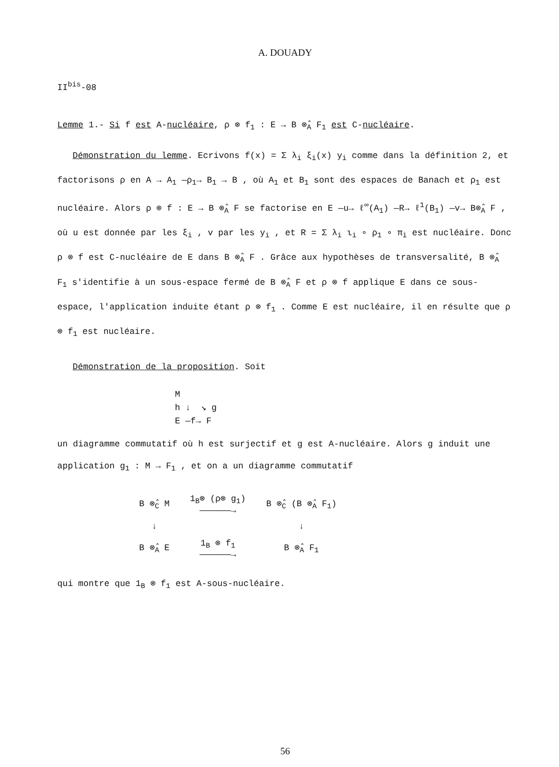A. DOUADY
II<sup>bis</sup>-08
Lemme 1.- Si f est A-nucléaire, ρ ⊗ f<sub>1</sub> : E → B ⊗̂<sub>A</sub> F<sub>1</sub> est C-nucléaire.
Démonstration du lemme. Ecrivons f(x) = Σ λ<sub>i</sub> ξ<sub>i</sub>(x) y<sub>i</sub> comme dans la définition 2, et factorisons ρ en A → A<sub>1</sub> —ρ<sub>1</sub>→ B<sub>1</sub> → B , où A<sub>1</sub> et B<sub>1</sub> sont des espaces de Banach et ρ<sub>1</sub> est nucléaire. Alors ρ ⊗ f : E → B ⊗̂<sub>A</sub> F se factorise en E —u→ ℓ<sup>∞</sup>(A<sub>1</sub>) —R→ ℓ<sup>1</sup>(B<sub>1</sub>) —v→ B⊗̂<sub>A</sub> F , où u est donnée par les ξ<sub>i</sub> , v par les y<sub>i</sub> , et R = Σ λ<sub>i</sub> ι<sub>i</sub> ∘ ρ<sub>1</sub> ∘ π<sub>i</sub> est nucléaire. Donc ρ ⊗ f est C-nucléaire de E dans B ⊗̂<sub>A</sub> F . Grâce aux hypothèses de transversalité, B ⊗̂<sub>A</sub> F<sub>1</sub> s'identifie à un sous-espace fermé de B ⊗̂<sub>A</sub> F et ρ ⊗ f applique E dans ce sous-espace, l'application induite étant ρ ⊗ f<sub>1</sub> . Comme E est nucléaire, il en résulte que ρ ⊗ f<sub>1</sub> est nucléaire.
Démonstration de la proposition. Soit
M
h ↓ ↘ g
E —f→ F
un diagramme commutatif où h est surjectif et g est A-nucléaire. Alors g induit une application g<sub>1</sub> : M → F<sub>1</sub> , et on a un diagramme commutatif
| B ⊗̂<sub>C</sub> M | 1<sub>B</sub>⊗ (ρ⊗ g<sub>1</sub>) ——————→ | B ⊗̂<sub>C</sub> (B ⊗̂<sub>A</sub> F<sub>1</sub>) |
| ↓ | | ↓ |
| B ⊗̂<sub>A</sub> E | 1<sub>B</sub> ⊗ f<sub>1</sub> ——————→ | B ⊗̂<sub>A</sub> F<sub>1</sub> |
qui montre que 1<sub>B</sub> ⊗ f<sub>1</sub> est A-sous-nucléaire.
56